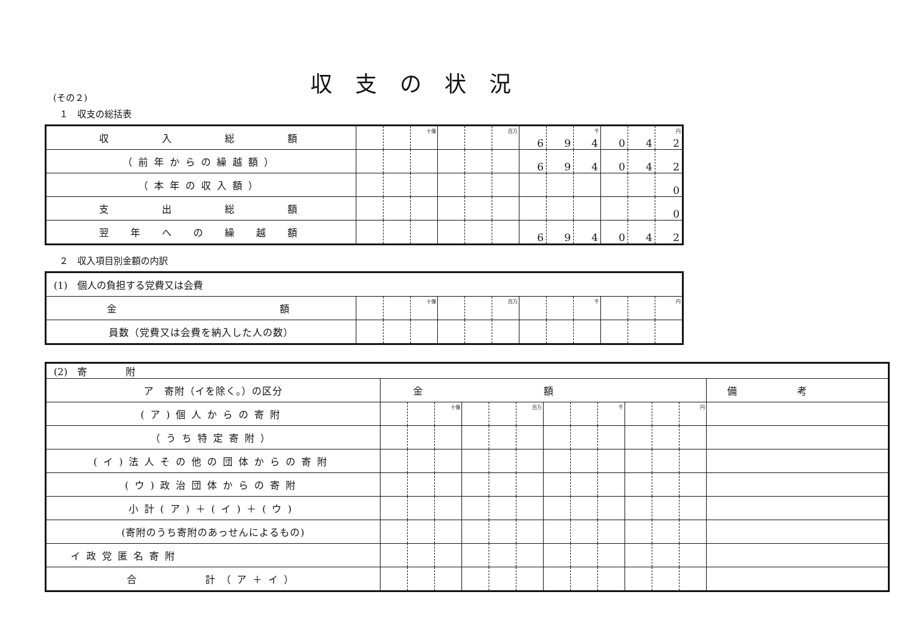収支の状況
(その２)
１　収支の総括表
| 収 入 総 額 | | | 十億 | | | 百万 | 6 | 9 | 4 千 | 0 | 4 | 2 円 |
| （前年からの繰越額） | | | | | | | 6 | 9 | 4 | 0 | 4 | 2 |
| （本年の収入額） | | | | | | | | | | | | 0 |
| 支 出 総 額 | | | | | | | | | | | | 0 |
| 翌 年 へ の 繰 越 額 | | | | | | | 6 | 9 | 4 | 0 | 4 | 2 |
２　収入項目別金額の内訳
| (1) 個人の負担する党費又は会費 | | | | | | | | | | | | |
| 金 額 | | | 十億 | | | 百万 | | | 千 | | | 円 |
| 員数（党費又は会費を納入した人の数） | | | | | | | | | | | | |
| (2) 寄 附 | | | | | | | | | | | | | |
| ア 寄附（イを除く。）の区分 | 金額 | | | | | | | | | | | | 備考 |
| (ア)個人からの寄附 | | | 十億 | | | 百万 | | | 千 | | | 円 | |
| （うち特定寄附） | | | | | | | | | | | | | |
| (イ)法人その他の団体からの寄附 | | | | | | | | | | | | | |
| (ウ)政治団体からの寄附 | | | | | | | | | | | | | |
| 小計(ア)＋(イ)＋(ウ) | | | | | | | | | | | | | |
| (寄附のうち寄附のあっせんによるもの) | | | | | | | | | | | | | |
| イ政党匿名寄附 | | | | | | | | | | | | | |
| 合 計（ア＋イ） | | | | | | | | | | | | | |